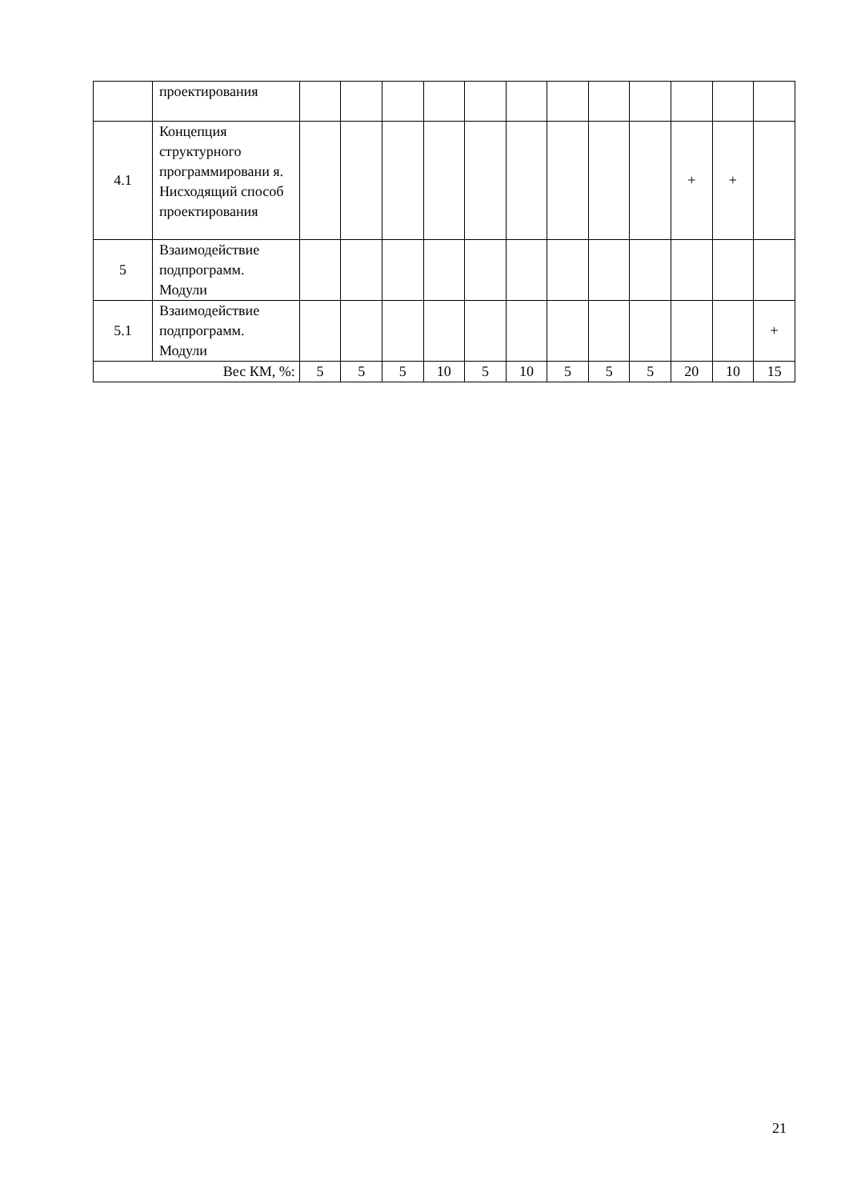| | проектирования | | | | | | | | | | | | |
| 4.1 | Концепция структурного программировани я. Нисходящий способ проектирования | | | | | | | | | | + | + | |
| 5 | Взаимодействие подпрограмм. Модули | | | | | | | | | | | | |
| 5.1 | Взаимодействие подпрограмм. Модули | | | | | | | | | | | | + |
| Вес КМ, %: | | 5 | 5 | 5 | 10 | 5 | 10 | 5 | 5 | 5 | 20 | 10 | 15 |
21